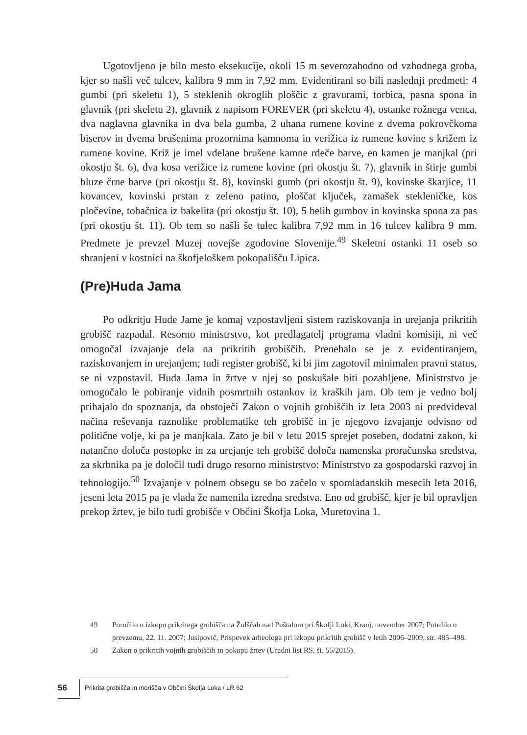Ugotovljeno je bilo mesto eksekucije, okoli 15 m severozahodno od vzhodnega groba, kjer so našli več tulcev, kalibra 9 mm in 7,92 mm. Evidentirani so bili naslednji predmeti: 4 gumbi (pri skeletu 1), 5 steklenih okroglih ploščic z gravurami, torbica, pasna spona in glavnik (pri skeletu 2), glavnik z napisom FOREVER (pri skeletu 4), ostanke rožnega venca, dva naglavna glavnika in dva bela gumba, 2 uhana rumene kovine z dvema pokrovčkoma biserov in dvema brušenima prozornima kamnoma in verižica iz rumene kovine s križem iz rumene kovine. Križ je imel vdelane brušene kamne rdeče barve, en kamen je manjkal (pri okostju št. 6), dva kosa verižice iz rumene kovine (pri okostju št. 7), glavnik in štirje gumbi bluze črne barve (pri okostju št. 8), kovinski gumb (pri okostju št. 9), kovinske škarjice, 11 kovancev, kovinski prstan z zeleno patino, ploščat ključek, zamašek stekleničke, kos pločevine, tobačnica iz bakelita (pri okostju št. 10), 5 belih gumbov in kovinska spona za pas (pri okostju št. 11). Ob tem so našli še tulec kalibra 7,92 mm in 16 tulcev kalibra 9 mm. Predmete je prevzel Muzej novejše zgodovine Slovenije.<sup>49</sup> Skeletni ostanki 11 oseb so shranjeni v kostnici na škofjeloškem pokopališču Lipica.
(Pre)Huda Jama
Po odkritju Hude Jame je komaj vzpostavljeni sistem raziskovanja in urejanja prikritih grobišč razpadal. Resorno ministrstvo, kot predlagatelj programa vladni komisiji, ni več omogočal izvajanje dela na prikritih grobiščih. Prenehalo se je z evidentiranjem, raziskovanjem in urejanjem; tudi register grobišč, ki bi jim zagotovil minimalen pravni status, se ni vzpostavil. Huda Jama in žrtve v njej so poskušale biti pozabljene. Ministrstvo je omogočalo le pobiranje vidnih posmrtnih ostankov iz kraških jam. Ob tem je vedno bolj prihajalo do spoznanja, da obstoječi Zakon o vojnih grobiščih iz leta 2003 ni predvideval načina reševanja raznolike problematike teh grobišč in je njegovo izvajanje odvisno od politične volje, ki pa je manjkala. Zato je bil v letu 2015 sprejet poseben, dodatni zakon, ki natančno določa postopke in za urejanje teh grobišč določa namenska proračunska sredstva, za skrbnika pa je določil tudi drugo resorno ministrstvo: Ministrstvo za gospodarski razvoj in tehnologijo.<sup>50</sup> Izvajanje v polnem obsegu se bo začelo v spomladanskih mesecih leta 2016, jeseni leta 2015 pa je vlada že namenila izredna sredstva. Eno od grobišč, kjer je bil opravljen prekop žrtev, je bilo tudi grobišče v Občini Škofja Loka, Muretovina 1.
49 Poročilo o izkopu prikritega grobišča na Žolščah nad Puštalom pri Škofji Loki, Kranj, november 2007; Potrdilo o prevzemu, 22. 11. 2007; Josipovič, Prispevek arheologa pri izkopu prikritih grobišč v letih 2006–2009, str. 485–498.
50 Zakon o prikritih vojnih grobiščih in pokopu žrtev (Uradni list RS, št. 55/2015).
56 Prikrita grobišča in morišča v Občini Škofja Loka / LR 62